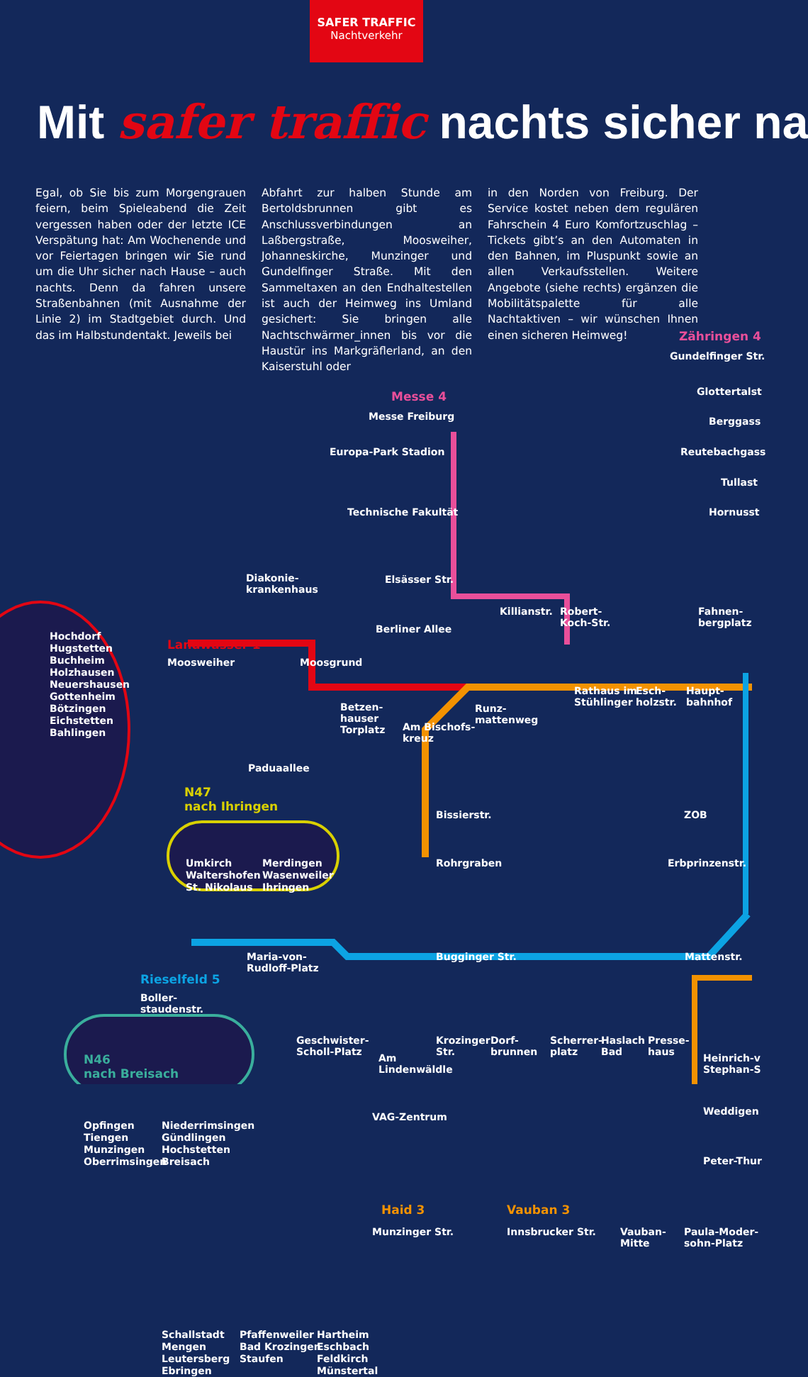SAFER TRAFFIC
Nachtverkehr
Mit safer traffic nachts sicher na
Egal, ob Sie bis zum Morgengrauen feiern, beim Spieleabend die Zeit vergessen haben oder der letzte ICE Verspätung hat: Am Wochenende und vor Feiertagen bringen wir Sie rund um die Uhr sicher nach Hause – auch nachts. Denn da fahren unsere Straßenbahnen (mit Ausnahme der Linie 2) im Stadtgebiet durch. Und das im Halbstundentakt. Jeweils bei
Abfahrt zur halben Stunde am Bertoldsbrunnen gibt es Anschlussverbindungen an Laßbergstraße, Moosweiher, Johanneskirche, Munzinger und Gundelfinger Straße. Mit den Sammeltaxen an den Endhaltestellen ist auch der Heimweg ins Umland gesichert: Sie bringen alle Nachtschwärmer_innen bis vor die Haustür ins Markgräflerland, an den Kaiserstuhl oder
in den Norden von Freiburg. Der Service kostet neben dem regulären Fahrschein 4 Euro Komfortzuschlag – Tickets gibt’s an den Automaten in den Bahnen, im Pluspunkt sowie an allen Verkaufsstellen. Weitere Angebote (siehe rechts) ergänzen die Mobilitätspalette für alle Nachtaktiven – wir wünschen Ihnen einen sicheren Heimweg!
Messe 4
Messe Freiburg
Europa-Park Stadion
Technische Fakultät
Elsässer Str.
Berliner Allee
Zähringen 4
Gundelfinger Str.
Glottertalst
Berggass
Reutebachgass
Tullast
Hornusst
Diakonie-
krankenhaus
Killianstr.
Robert-
Koch-Str.
Fahnen-
bergplatz
Hochdorf
Hugstetten
Buchheim
Holzhausen
Neuershausen
Gottenheim
Bötzingen
Eichstetten
Bahlingen
Landwasser 1
Moosweiher Moosgrund
Betzen-
hauser
Torplatz
Am Bischofs-
kreuz
Runz-
mattenweg
Rathaus im
Stühlinger
Esch-
holzstr.
Haupt-
bahnhof
Paduaallee
N47
nach Ihringen
Bissierstr. ZOB
Rohrgraben Erbprinzenstr.
Umkirch
Waltershofen
St. Nikolaus
Merdingen
Wasenweiler
Ihringen
Maria-von-
Rudloff-Platz
Bugginger Str. Mattenstr.
Rieselfeld 5
Boller-
staudenstr.
N46
nach Breisach
Geschwister-
Scholl-Platz
Am
Lindenwäldle
Krozinger
Str.
Dorf-
brunnen
Scherrer-
platz
Haslach
Bad
Presse-
haus
Heinrich-v
Stephan-S
Opfingen
Tiengen
Munzingen
Oberrimsingen
Niederrimsingen
Gündlingen
Hochstetten
Breisach
VAG-Zentrum Weddigen
Peter-Thur
Haid 3
Munzinger Str.
Vauban 3
Innsbrucker Str.
Vauban-
Mitte
Paula-Moder-
sohn-Platz
Schallstadt
Mengen
Leutersberg
Ebringen
Pfaffenweiler
Bad Krozingen
Staufen
Hartheim
Eschbach
Feldkirch
Münstertal